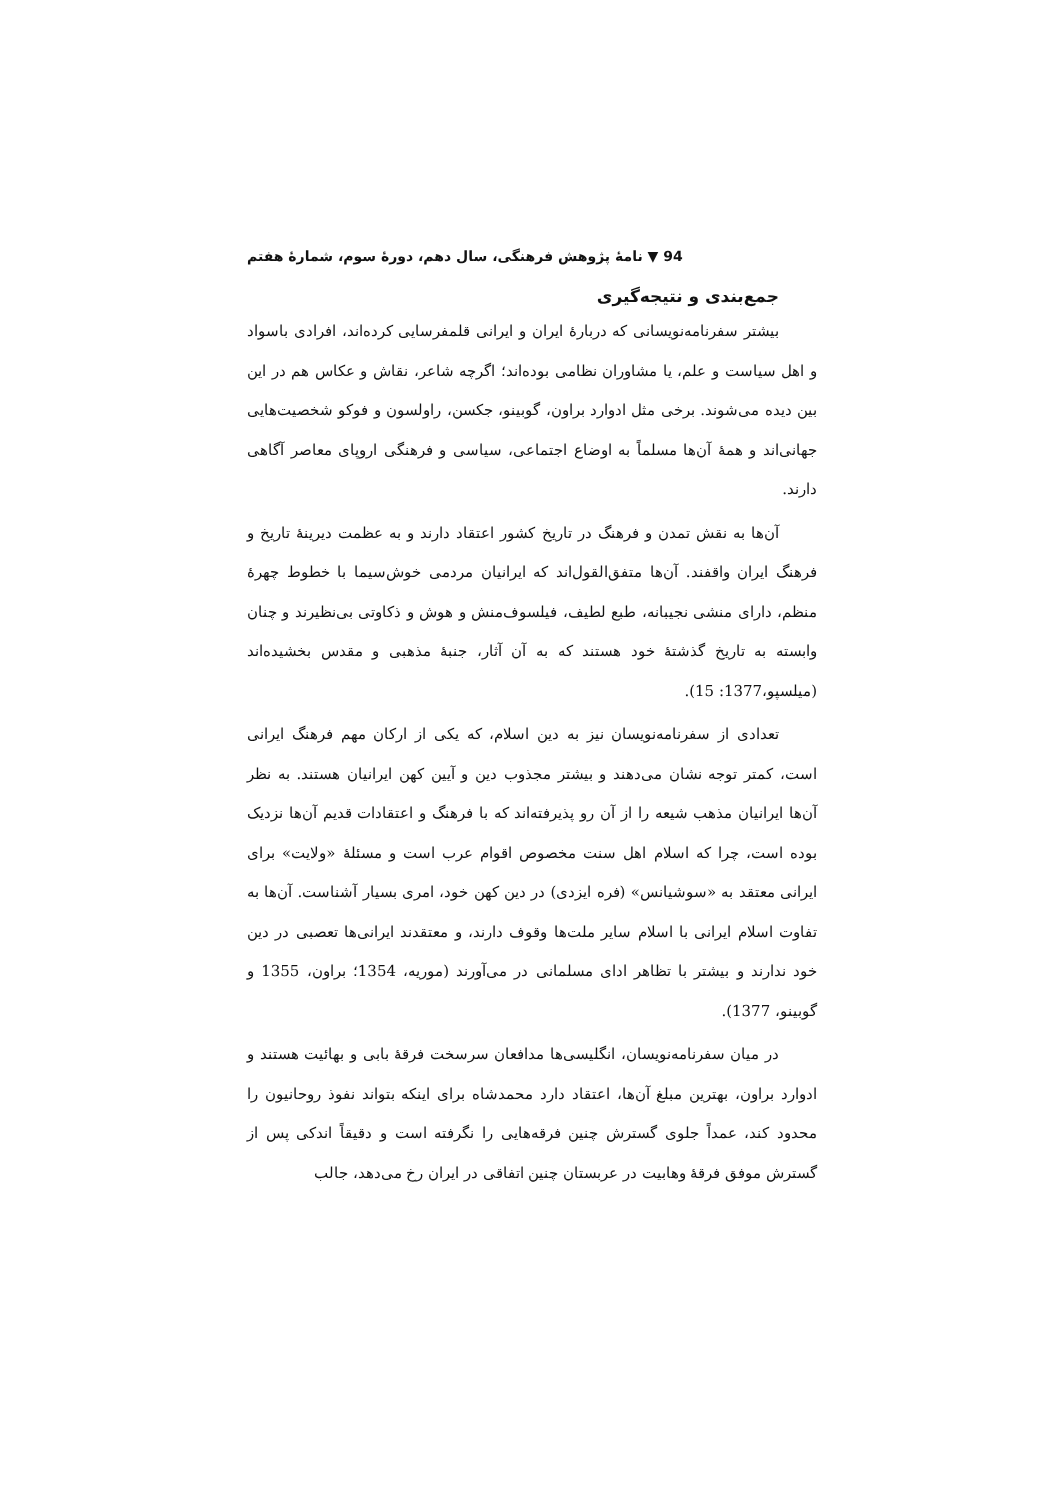94 ▼ نامهٔ پژوهش فرهنگی، سال دهم، دورهٔ سوم، شمارهٔ هفتم
جمع‌بندی و نتیجه‌گیری
بیشتر سفرنامه‌نویسانی که دربارهٔ ایران و ایرانی قلمفرسایی کرده‌اند، افرادی باسواد و اهل سیاست و علم، یا مشاوران نظامی بوده‌اند؛ اگرچه شاعر، نقاش و عکاس هم در این بین دیده می‌شوند. برخی مثل ادوارد براون، گوبینو، جکسن، راولسون و فوکو شخصیت‌هایی جهانی‌اند و همهٔ آن‌ها مسلماً به اوضاع اجتماعی، سیاسی و فرهنگی اروپای معاصر آگاهی دارند.
آن‌ها به نقش تمدن و فرهنگ در تاریخ کشور اعتقاد دارند و به عظمت دیرینهٔ تاریخ و فرهنگ ایران واقفند. آن‌ها متفق‌القول‌اند که ایرانیان مردمی خوش‌سیما با خطوط چهرهٔ منظم، دارای منشی نجیبانه، طبع لطیف، فیلسوف‌منش و هوش و ذکاوتی بی‌نظیرند و چنان وابسته به تاریخ گذشتهٔ خود هستند که به آن آثار، جنبهٔ مذهبی و مقدس بخشیده‌اند (میلسپو،1377: 15).
تعدادی از سفرنامه‌نویسان نیز به دین اسلام، که یکی از ارکان مهم فرهنگ ایرانی است، کمتر توجه نشان می‌دهند و بیشتر مجذوب دین و آیین کهن ایرانیان هستند. به نظر آن‌ها ایرانیان مذهب شیعه را از آن رو پذیرفته‌اند که با فرهنگ و اعتقادات قدیم آن‌ها نزدیک بوده است، چرا که اسلام اهل سنت مخصوص اقوام عرب است و مسئلهٔ «ولایت» برای ایرانی معتقد به «سوشیانس» (فره ایزدی) در دین کهن خود، امری بسیار آشناست. آن‌ها به تفاوت اسلام ایرانی با اسلام سایر ملت‌ها وقوف دارند، و معتقدند ایرانی‌ها تعصبی در دین خود ندارند و بیشتر با تظاهر ادای مسلمانی در می‌آورند (موریه، 1354؛ براون، 1355 و گوبینو، 1377).
در میان سفرنامه‌نویسان، انگلیسی‌ها مدافعان سرسخت فرقهٔ بابی و بهائیت هستند و ادوارد براون، بهترین مبلغ آن‌ها، اعتقاد دارد محمدشاه برای اینکه بتواند نفوذ روحانیون را محدود کند، عمداً جلوی گسترش چنین فرقه‌هایی را نگرفته است و دقیقاً اندکی پس از گسترش موفق فرقهٔ وهابیت در عربستان چنین اتفاقی در ایران رخ می‌دهد، جالب